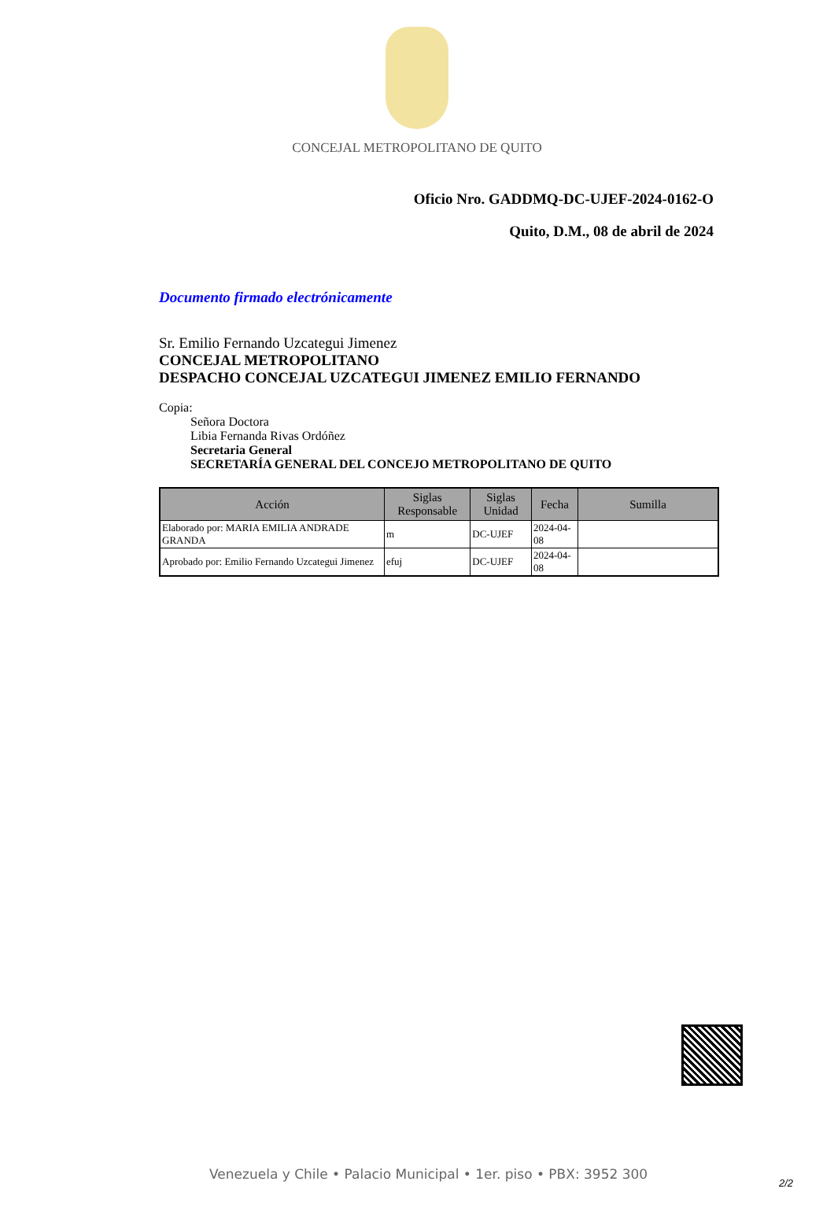CONCEJAL METROPOLITANO DE QUITO
Oficio Nro. GADDMQ-DC-UJEF-2024-0162-O
Quito, D.M., 08 de abril de 2024
Documento firmado electrónicamente
Sr. Emilio Fernando Uzcategui Jimenez
CONCEJAL METROPOLITANO
DESPACHO CONCEJAL UZCATEGUI JIMENEZ EMILIO FERNANDO
Copia:
Señora Doctora
Libia Fernanda Rivas Ordóñez
Secretaria General
SECRETARÍA GENERAL DEL CONCEJO METROPOLITANO DE QUITO
| Acción | Siglas Responsable | Siglas Unidad | Fecha | Sumilla |
| --- | --- | --- | --- | --- |
| Elaborado por: MARIA EMILIA ANDRADE GRANDA | m | DC-UJEF | 2024-04-08 | |
| Aprobado por: Emilio Fernando Uzcategui Jimenez | efuj | DC-UJEF | 2024-04-08 | |
Venezuela y Chile • Palacio Municipal • 1er. piso • PBX: 3952 300
2/2